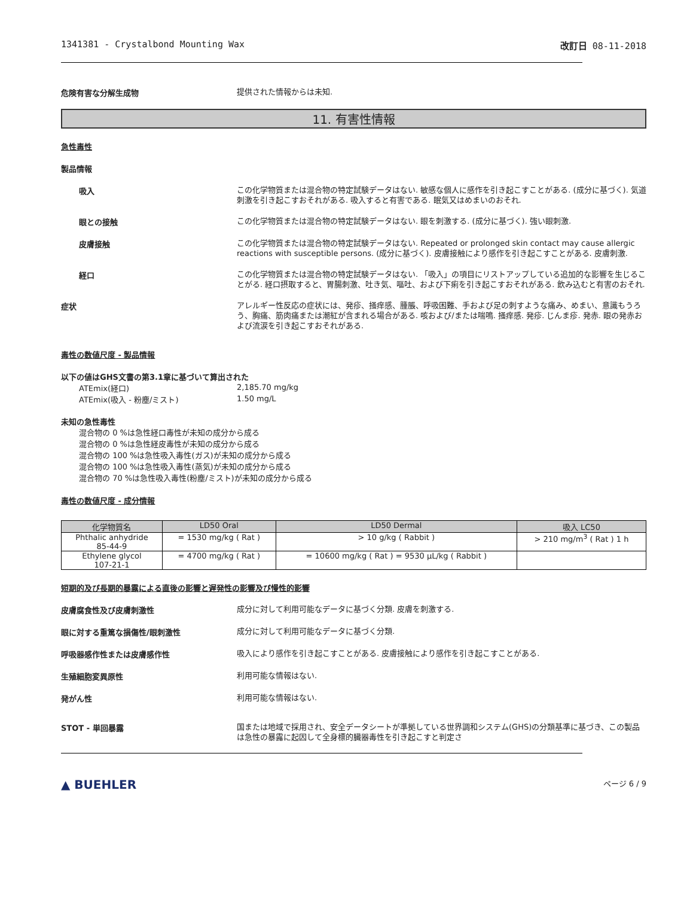1341381 - Crystalbond Mounting Wax 改訂日 08-11-2018
危険有害な分解生成物
提供された情報からは未知.
11. 有害性情報
急性毒性
製品情報
吸入
この化学物質または混合物の特定試験データはない. 敏感な個人に感作を引き起こすことがある. (成分に基づく). 気道刺激を引き起こすおそれがある. 吸入すると有害である. 眠気又はめまいのおそれ.
眼との接触
この化学物質または混合物の特定試験データはない. 眼を刺激する. (成分に基づく). 強い眼刺激.
皮膚接触
この化学物質または混合物の特定試験データはない. Repeated or prolonged skin contact may cause allergic reactions with susceptible persons. (成分に基づく). 皮膚接触により感作を引き起こすことがある. 皮膚刺激.
経口
この化学物質または混合物の特定試験データはない. 「吸入」の項目にリストアップしている追加的な影響を生じることがる. 経口摂取すると、胃腸刺激、吐き気、嘔吐、および下痢を引き起こすおそれがある. 飲み込むと有害のおそれ.
症状
アレルギー性反応の症状には、発疹、掻痒感、腫脹、呼吸困難、手および足の刺すような痛み、めまい、意識もうろう、胸痛、筋肉痛または潮紅が含まれる場合がある. 咳および/または喘鳴. 掻痒感. 発疹. じんま疹. 発赤. 眼の発赤および流涙を引き起こすおそれがある.
毒性の数値尺度 - 製品情報
以下の値はGHS文書の第3.1章に基づいて算出された
ATEmix(経口)
2,185.70 mg/kg
ATEmix(吸入 - 粉塵/ミスト)
1.50 mg/L
未知の急性毒性
混合物の 0 %は急性経口毒性が未知の成分から成る
混合物の 0 %は急性経皮毒性が未知の成分から成る
混合物の 100 %は急性吸入毒性(ガス)が未知の成分から成る
混合物の 100 %は急性吸入毒性(蒸気)が未知の成分から成る
混合物の 70 %は急性吸入毒性(粉塵/ミスト)が未知の成分から成る
毒性の数値尺度 - 成分情報
| 化学物質名 | LD50 Oral | LD50 Dermal | 吸入 LC50 |
| --- | --- | --- | --- |
| Phthalic anhydride 85-44-9 | = 1530 mg/kg ( Rat ) | > 10 g/kg ( Rabbit ) | > 210 mg/m<sup>3</sup> ( Rat ) 1 h |
| Ethylene glycol 107-21-1 | = 4700 mg/kg ( Rat ) | = 10600 mg/kg ( Rat ) = 9530 μL/kg ( Rabbit ) | |
短期的及び長期的暴露による直後の影響と遅発性の影響及び慢性的影響
皮膚腐食性及び皮膚刺激性
成分に対して利用可能なデータに基づく分類. 皮膚を刺激する.
眼に対する重篤な損傷性/眼刺激性
成分に対して利用可能なデータに基づく分類.
呼吸器感作性または皮膚感作性
吸入により感作を引き起こすことがある. 皮膚接触により感作を引き起こすことがある.
生殖細胞変異原性
利用可能な情報はない.
発がん性
利用可能な情報はない.
STOT - 単回暴露
国または地域で採用され、安全データシートが準拠している世界調和システム(GHS)の分類基準に基づき、この製品は急性の暴露に起因して全身標的臓器毒性を引き起こすと判定さ
▲ BUEHLER
ページ 6 / 9